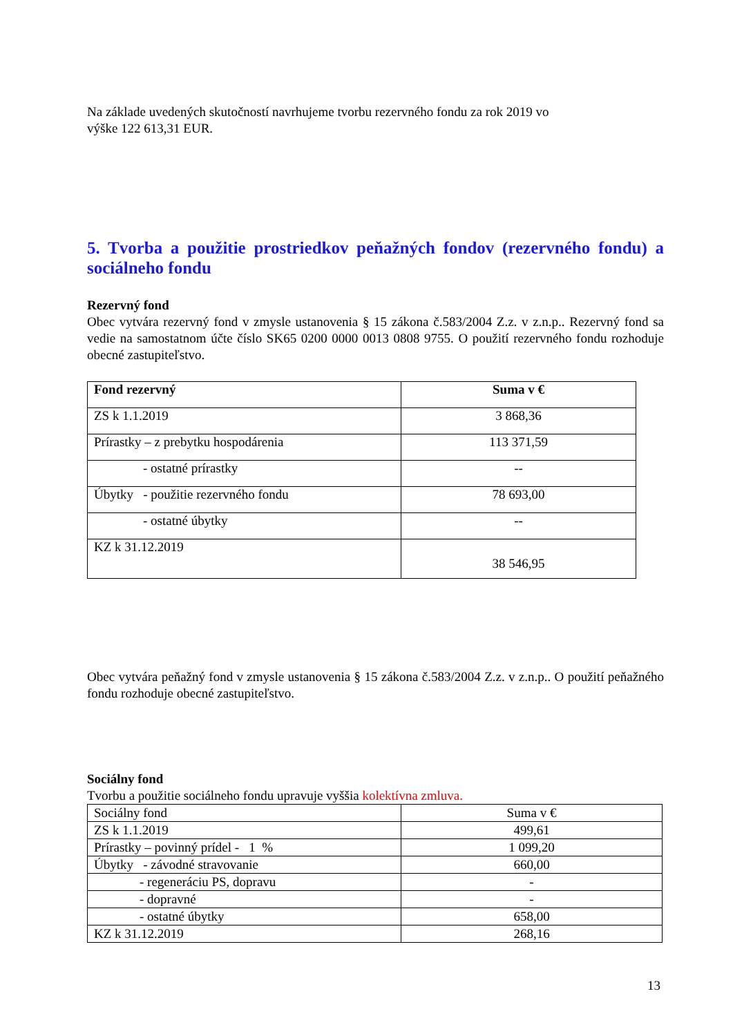Na základe uvedených skutočností navrhujeme tvorbu rezervného fondu za rok 2019 vo
výške 122 613,31 EUR.
5. Tvorba a použitie prostriedkov peňažných fondov (rezervného fondu) a sociálneho fondu
Rezervný fond
Obec vytvára rezervný fond v zmysle ustanovenia § 15 zákona č.583/2004 Z.z. v z.n.p.. Rezervný fond sa vedie na samostatnom účte číslo SK65 0200 0000 0013 0808 9755. O použití rezervného fondu rozhoduje obecné zastupiteľstvo.
| Fond rezervný | Suma v € |
| --- | --- |
| ZS k 1.1.2019 | 3 868,36 |
| Prírastky – z prebytku hospodárenia | 113 371,59 |
| - ostatné prírastky | -- |
| Úbytky - použitie rezervného fondu | 78 693,00 |
| - ostatné úbytky | -- |
| KZ k 31.12.2019 | 38 546,95 |
Obec vytvára peňažný fond v zmysle ustanovenia § 15 zákona č.583/2004 Z.z. v z.n.p.. O použití peňažného fondu rozhoduje obecné zastupiteľstvo.
Sociálny fond
Tvorbu a použitie sociálneho fondu upravuje vyššia kolektívna zmluva.
| Sociálny fond | Suma v € |
| --- | --- |
| ZS k 1.1.2019 | 499,61 |
| Prírastky – povinný prídel - 1 % | 1 099,20 |
| Úbytky - závodné stravovanie | 660,00 |
| - regeneráciu PS, dopravu | - |
| - dopravné | - |
| - ostatné úbytky | 658,00 |
| KZ k 31.12.2019 | 268,16 |
13